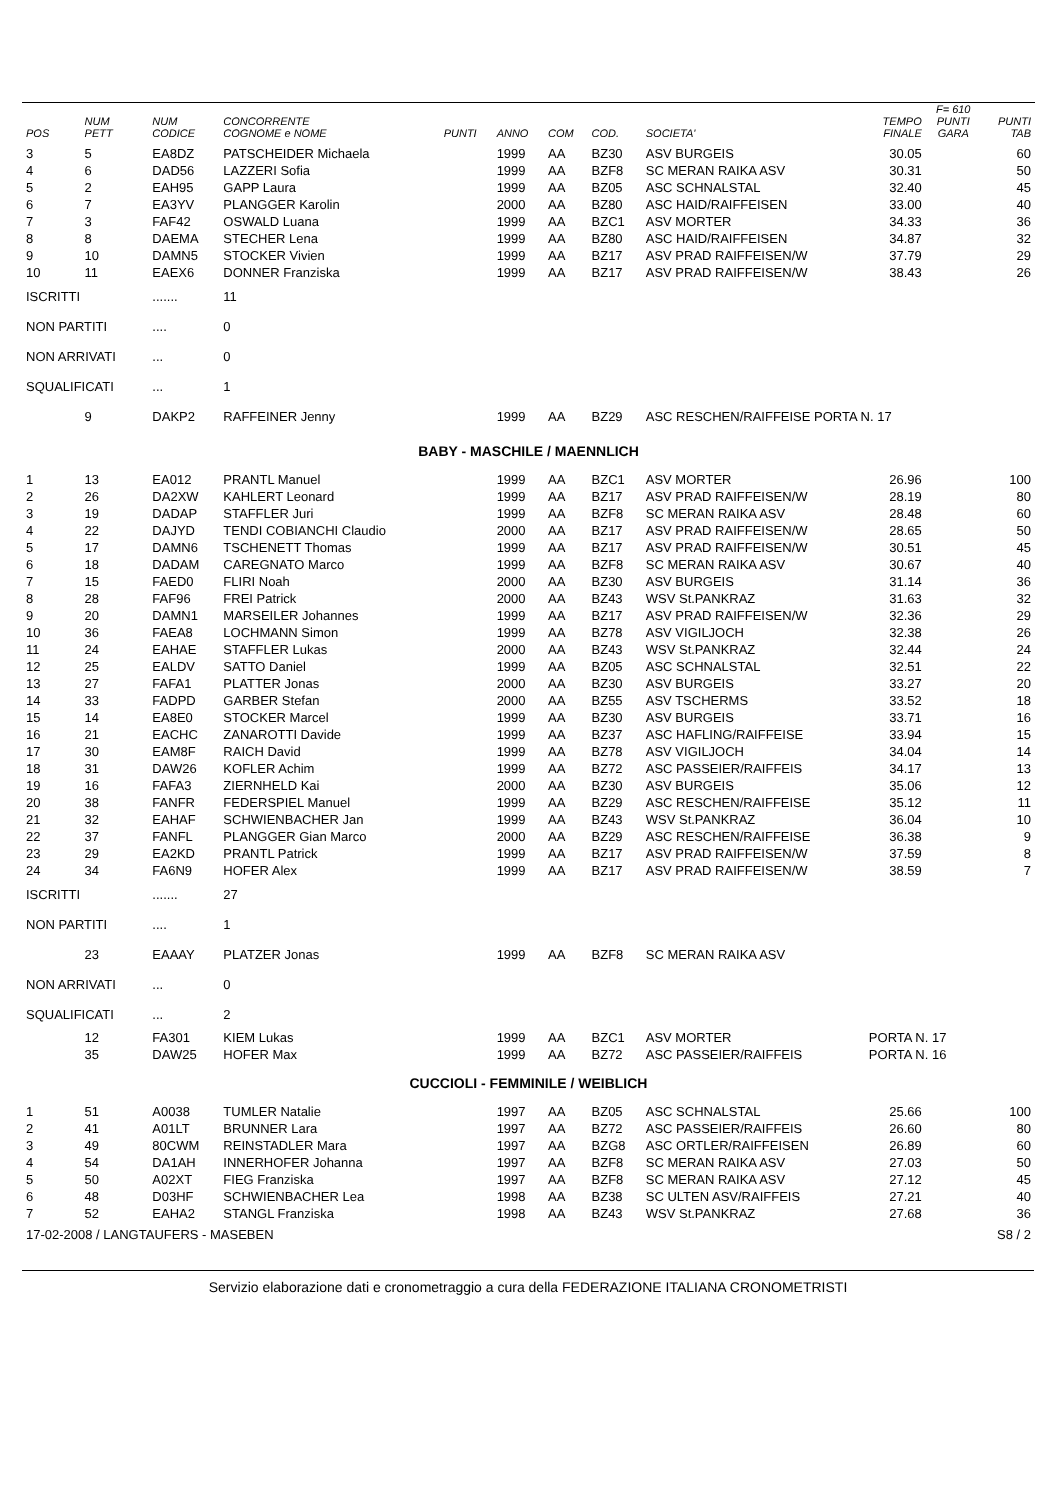| POS | NUM PETT | NUM CODICE | CONCORRENTE COGNOME e NOME | PUNTI | ANNO | COM | COD. | SOCIETA' | TEMPO FINALE | F= 610 PUNTI GARA | PUNTI TAB |
| --- | --- | --- | --- | --- | --- | --- | --- | --- | --- | --- | --- |
| 3 | 5 | EA8DZ | PATSCHEIDER Michaela | | 1999 | AA | BZ30 | ASV BURGEIS | 30.05 | | 60 |
| 4 | 6 | DAD56 | LAZZERI Sofia | | 1999 | AA | BZF8 | SC MERAN RAIKA ASV | 30.31 | | 50 |
| 5 | 2 | EAH95 | GAPP Laura | | 1999 | AA | BZ05 | ASC SCHNALSTAL | 32.40 | | 45 |
| 6 | 7 | EA3YV | PLANGGER Karolin | | 2000 | AA | BZ80 | ASC HAID/RAIFFEISEN | 33.00 | | 40 |
| 7 | 3 | FAF42 | OSWALD Luana | | 1999 | AA | BZC1 | ASV MORTER | 34.33 | | 36 |
| 8 | 8 | DAEMA | STECHER Lena | | 1999 | AA | BZ80 | ASC HAID/RAIFFEISEN | 34.87 | | 32 |
| 9 | 10 | DAMN5 | STOCKER Vivien | | 1999 | AA | BZ17 | ASV PRAD RAIFFEISEN/W | 37.79 | | 29 |
| 10 | 11 | EAEX6 | DONNER Franziska | | 1999 | AA | BZ17 | ASV PRAD RAIFFEISEN/W | 38.43 | | 26 |
| ISCRITTI | | ....... | 11 | | | | | | | | |
| NON PARTITI | | .... | 0 | | | | | | | | |
| NON ARRIVATI | | ... | 0 | | | | | | | | |
| SQUALIFICATI | | ... | 1 | | | | | | | | |
| | 9 | DAKP2 | RAFFEINER Jenny | | 1999 | AA | BZ29 | ASC RESCHEN/RAIFFEISE PORTA N. 17 | | | |
| BABY - MASCHILE / MAENNLICH | | | | | | | | | | | |
| 1 | 13 | EA012 | PRANTL Manuel | | 1999 | AA | BZC1 | ASV MORTER | 26.96 | | 100 |
| 2 | 26 | DA2XW | KAHLERT Leonard | | 1999 | AA | BZ17 | ASV PRAD RAIFFEISEN/W | 28.19 | | 80 |
| 3 | 19 | DADAP | STAFFLER Juri | | 1999 | AA | BZF8 | SC MERAN RAIKA ASV | 28.48 | | 60 |
| 4 | 22 | DAJYD | TENDI COBIANCHI Claudio | | 2000 | AA | BZ17 | ASV PRAD RAIFFEISEN/W | 28.65 | | 50 |
| 5 | 17 | DAMN6 | TSCHENETT Thomas | | 1999 | AA | BZ17 | ASV PRAD RAIFFEISEN/W | 30.51 | | 45 |
| 6 | 18 | DADAM | CAREGNATO Marco | | 1999 | AA | BZF8 | SC MERAN RAIKA ASV | 30.67 | | 40 |
| 7 | 15 | FAED0 | FLIRI Noah | | 2000 | AA | BZ30 | ASV BURGEIS | 31.14 | | 36 |
| 8 | 28 | FAF96 | FREI Patrick | | 2000 | AA | BZ43 | WSV St.PANKRAZ | 31.63 | | 32 |
| 9 | 20 | DAMN1 | MARSEILER Johannes | | 1999 | AA | BZ17 | ASV PRAD RAIFFEISEN/W | 32.36 | | 29 |
| 10 | 36 | FAEA8 | LOCHMANN Simon | | 1999 | AA | BZ78 | ASV VIGILJOCH | 32.38 | | 26 |
| 11 | 24 | EAHAE | STAFFLER Lukas | | 2000 | AA | BZ43 | WSV St.PANKRAZ | 32.44 | | 24 |
| 12 | 25 | EALDV | SATTO Daniel | | 1999 | AA | BZ05 | ASC SCHNALSTAL | 32.51 | | 22 |
| 13 | 27 | FAFA1 | PLATTER Jonas | | 2000 | AA | BZ30 | ASV BURGEIS | 33.27 | | 20 |
| 14 | 33 | FADPD | GARBER Stefan | | 2000 | AA | BZ55 | ASV TSCHERMS | 33.52 | | 18 |
| 15 | 14 | EA8E0 | STOCKER Marcel | | 1999 | AA | BZ30 | ASV BURGEIS | 33.71 | | 16 |
| 16 | 21 | EACHC | ZANAROTTI Davide | | 1999 | AA | BZ37 | ASC HAFLING/RAIFFEISE | 33.94 | | 15 |
| 17 | 30 | EAM8F | RAICH David | | 1999 | AA | BZ78 | ASV VIGILJOCH | 34.04 | | 14 |
| 18 | 31 | DAW26 | KOFLER Achim | | 1999 | AA | BZ72 | ASC PASSEIER/RAIFFEIS | 34.17 | | 13 |
| 19 | 16 | FAFA3 | ZIERNHELD Kai | | 2000 | AA | BZ30 | ASV BURGEIS | 35.06 | | 12 |
| 20 | 38 | FANFR | FEDERSPIEL Manuel | | 1999 | AA | BZ29 | ASC RESCHEN/RAIFFEISE | 35.12 | | 11 |
| 21 | 32 | EAHAF | SCHWIENBACHER Jan | | 1999 | AA | BZ43 | WSV St.PANKRAZ | 36.04 | | 10 |
| 22 | 37 | FANFL | PLANGGER Gian Marco | | 2000 | AA | BZ29 | ASC RESCHEN/RAIFFEISE | 36.38 | | 9 |
| 23 | 29 | EA2KD | PRANTL Patrick | | 1999 | AA | BZ17 | ASV PRAD RAIFFEISEN/W | 37.59 | | 8 |
| 24 | 34 | FA6N9 | HOFER Alex | | 1999 | AA | BZ17 | ASV PRAD RAIFFEISEN/W | 38.59 | | 7 |
| ISCRITTI | | ....... | 27 | | | | | | | | |
| NON PARTITI | | .... | 1 | | | | | | | | |
| | 23 | EAAAY | PLATZER Jonas | | 1999 | AA | BZF8 | SC MERAN RAIKA ASV | | | |
| NON ARRIVATI | | ... | 0 | | | | | | | | |
| SQUALIFICATI | | ... | 2 | | | | | | | | |
| | 12 | FA301 | KIEM Lukas | | 1999 | AA | BZC1 | ASV MORTER | PORTA N. 17 | | |
| | 35 | DAW25 | HOFER Max | | 1999 | AA | BZ72 | ASC PASSEIER/RAIFFEIS | PORTA N. 16 | | |
| CUCCIOLI - FEMMINILE / WEIBLICH | | | | | | | | | | | |
| 1 | 51 | A0038 | TUMLER Natalie | | 1997 | AA | BZ05 | ASC SCHNALSTAL | 25.66 | | 100 |
| 2 | 41 | A01LT | BRUNNER Lara | | 1997 | AA | BZ72 | ASC PASSEIER/RAIFFEIS | 26.60 | | 80 |
| 3 | 49 | 80CWM | REINSTADLER Mara | | 1997 | AA | BZG8 | ASC ORTLER/RAIFFEISEN | 26.89 | | 60 |
| 4 | 54 | DA1AH | INNERHOFER Johanna | | 1997 | AA | BZF8 | SC MERAN RAIKA ASV | 27.03 | | 50 |
| 5 | 50 | A02XT | FIEG Franziska | | 1997 | AA | BZF8 | SC MERAN RAIKA ASV | 27.12 | | 45 |
| 6 | 48 | D03HF | SCHWIENBACHER Lea | | 1998 | AA | BZ38 | SC ULTEN ASV/RAIFFEIS | 27.21 | | 40 |
| 7 | 52 | EAHA2 | STANGL Franziska | | 1998 | AA | BZ43 | WSV St.PANKRAZ | 27.68 | | 36 |
| 17-02-2008 / LANGTAUFERS - MASEBEN | | | | | | | | | | | S8 / 2 |
Servizio elaborazione dati e cronometraggio a cura della FEDERAZIONE ITALIANA CRONOMETRISTI